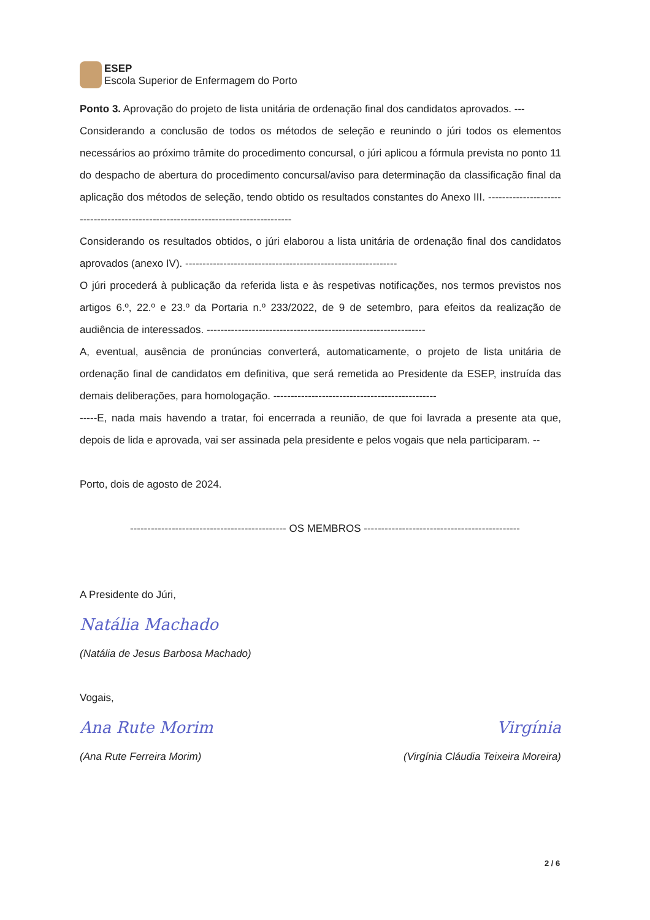ESEP
Escola Superior de Enfermagem do Porto
Ponto 3. Aprovação do projeto de lista unitária de ordenação final dos candidatos aprovados. ---
Considerando a conclusão de todos os métodos de seleção e reunindo o júri todos os elementos necessários ao próximo trâmite do procedimento concursal, o júri aplicou a fórmula prevista no ponto 11 do despacho de abertura do procedimento concursal/aviso para determinação da classificação final da aplicação dos métodos de seleção, tendo obtido os resultados constantes do Anexo III. ----------------------------------------------------------------------------------
Considerando os resultados obtidos, o júri elaborou a lista unitária de ordenação final dos candidatos aprovados (anexo IV). -------------------------------------------------------------
O júri procederá à publicação da referida lista e às respetivas notificações, nos termos previstos nos artigos 6.º, 22.º e 23.º da Portaria n.º 233/2022, de 9 de setembro, para efeitos da realização de audiência de interessados. ---------------------------------------------------------------
A, eventual, ausência de pronúncias converterá, automaticamente, o projeto de lista unitária de ordenação final de candidatos em definitiva, que será remetida ao Presidente da ESEP, instruída das demais deliberações, para homologação. -----------------------------------------------
-----E, nada mais havendo a tratar, foi encerrada a reunião, de que foi lavrada a presente ata que, depois de lida e aprovada, vai ser assinada pela presidente e pelos vogais que nela participaram. --
Porto, dois de agosto de 2024.
--------------------------------------------- OS MEMBROS ---------------------------------------------
A Presidente do Júri,
Natália Machado
(Natália de Jesus Barbosa Machado)
Vogais,
Ana Rute Morim Virgínia
(Ana Rute Ferreira Morim) (Virgínia Cláudia Teixeira Moreira)
2 / 6